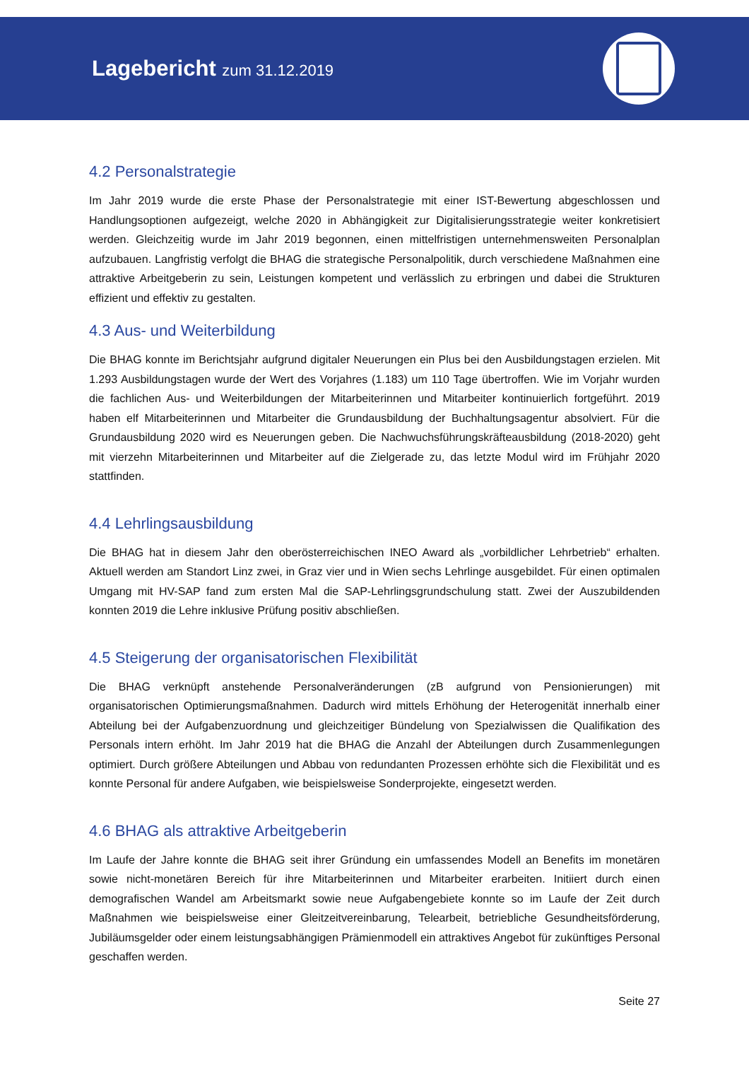Lagebericht zum 31.12.2019
4.2 Personalstrategie
Im Jahr 2019 wurde die erste Phase der Personalstrategie mit einer IST-Bewertung abgeschlossen und Handlungsoptionen aufgezeigt, welche 2020 in Abhängigkeit zur Digitalisierungsstrategie weiter konkretisiert werden. Gleichzeitig wurde im Jahr 2019 begonnen, einen mittelfristigen unternehmensweiten Personalplan aufzubauen. Langfristig verfolgt die BHAG die strategische Personalpolitik, durch verschiedene Maßnahmen eine attraktive Arbeitgeberin zu sein, Leistungen kompetent und verlässlich zu erbringen und dabei die Strukturen effizient und effektiv zu gestalten.
4.3 Aus- und Weiterbildung
Die BHAG konnte im Berichtsjahr aufgrund digitaler Neuerungen ein Plus bei den Ausbildungstagen erzielen. Mit 1.293 Ausbildungstagen wurde der Wert des Vorjahres (1.183) um 110 Tage übertroffen. Wie im Vorjahr wurden die fachlichen Aus- und Weiterbildungen der Mitarbeiterinnen und Mitarbeiter kontinuierlich fortgeführt. 2019 haben elf Mitarbeiterinnen und Mitarbeiter die Grundausbildung der Buchhaltungsagentur absolviert. Für die Grundausbildung 2020 wird es Neuerungen geben. Die Nachwuchsführungskräfteausbildung (2018-2020) geht mit vierzehn Mitarbeiterinnen und Mitarbeiter auf die Zielgerade zu, das letzte Modul wird im Frühjahr 2020 stattfinden.
4.4 Lehrlingsausbildung
Die BHAG hat in diesem Jahr den oberösterreichischen INEO Award als „vorbildlicher Lehrbetrieb“ erhalten. Aktuell werden am Standort Linz zwei, in Graz vier und in Wien sechs Lehrlinge ausgebildet. Für einen optimalen Umgang mit HV-SAP fand zum ersten Mal die SAP-Lehrlingsgrundschulung statt. Zwei der Auszubildenden konnten 2019 die Lehre inklusive Prüfung positiv abschließen.
4.5 Steigerung der organisatorischen Flexibilität
Die BHAG verknüpft anstehende Personalveränderungen (zB aufgrund von Pensionierungen) mit organisatorischen Optimierungsmaßnahmen. Dadurch wird mittels Erhöhung der Heterogenität innerhalb einer Abteilung bei der Aufgabenzuordnung und gleichzeitiger Bündelung von Spezialwissen die Qualifikation des Personals intern erhöht. Im Jahr 2019 hat die BHAG die Anzahl der Abteilungen durch Zusammenlegungen optimiert. Durch größere Abteilungen und Abbau von redundanten Prozessen erhöhte sich die Flexibilität und es konnte Personal für andere Aufgaben, wie beispielsweise Sonderprojekte, eingesetzt werden.
4.6 BHAG als attraktive Arbeitgeberin
Im Laufe der Jahre konnte die BHAG seit ihrer Gründung ein umfassendes Modell an Benefits im monetären sowie nicht-monetären Bereich für ihre Mitarbeiterinnen und Mitarbeiter erarbeiten. Initiiert durch einen demografischen Wandel am Arbeitsmarkt sowie neue Aufgabengebiete konnte so im Laufe der Zeit durch Maßnahmen wie beispielsweise einer Gleitzeitvereinbarung, Telearbeit, betriebliche Gesundheitsförderung, Jubiläumsgelder oder einem leistungsabhängigen Prämienmodell ein attraktives Angebot für zukünftiges Personal geschaffen werden.
Seite 27